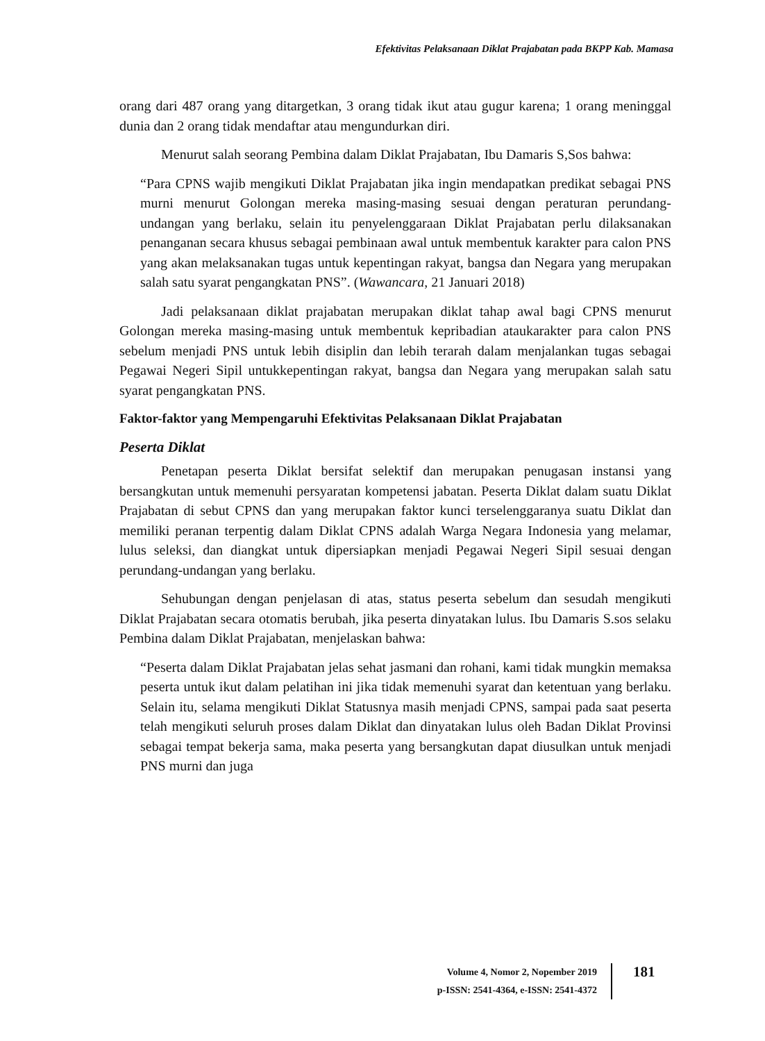Efektivitas Pelaksanaan Diklat Prajabatan pada BKPP Kab. Mamasa
orang dari 487 orang yang ditargetkan, 3 orang tidak ikut atau gugur karena; 1 orang meninggal dunia dan 2 orang tidak mendaftar atau mengundurkan diri.
Menurut salah seorang Pembina dalam Diklat Prajabatan, Ibu Damaris S,Sos bahwa:
“Para CPNS wajib mengikuti Diklat Prajabatan jika ingin mendapatkan predikat sebagai PNS murni menurut Golongan mereka masing-masing sesuai dengan peraturan perundang-undangan yang berlaku, selain itu penyelenggaraan Diklat Prajabatan perlu dilaksanakan penanganan secara khusus sebagai pembinaan awal untuk membentuk karakter para calon PNS yang akan melaksanakan tugas untuk kepentingan rakyat, bangsa dan Negara yang merupakan salah satu syarat pengangkatan PNS”. (Wawancara, 21 Januari 2018)
Jadi pelaksanaan diklat prajabatan merupakan diklat tahap awal bagi CPNS menurut Golongan mereka masing-masing untuk membentuk kepribadian ataukarakter para calon PNS sebelum menjadi PNS untuk lebih disiplin dan lebih terarah dalam menjalankan tugas sebagai Pegawai Negeri Sipil untukkepentingan rakyat, bangsa dan Negara yang merupakan salah satu syarat pengangkatan PNS.
Faktor-faktor yang Mempengaruhi Efektivitas Pelaksanaan Diklat Prajabatan
Peserta Diklat
Penetapan peserta Diklat bersifat selektif dan merupakan penugasan instansi yang bersangkutan untuk memenuhi persyaratan kompetensi jabatan. Peserta Diklat dalam suatu Diklat Prajabatan di sebut CPNS dan yang merupakan faktor kunci terselenggaranya suatu Diklat dan memiliki peranan terpentig dalam Diklat CPNS adalah Warga Negara Indonesia yang melamar, lulus seleksi, dan diangkat untuk dipersiapkan menjadi Pegawai Negeri Sipil sesuai dengan perundang-undangan yang berlaku.
Sehubungan dengan penjelasan di atas, status peserta sebelum dan sesudah mengikuti Diklat Prajabatan secara otomatis berubah, jika peserta dinyatakan lulus. Ibu Damaris S.sos selaku Pembina dalam Diklat Prajabatan, menjelaskan bahwa:
“Peserta dalam Diklat Prajabatan jelas sehat jasmani dan rohani, kami tidak mungkin memaksa peserta untuk ikut dalam pelatihan ini jika tidak memenuhi syarat dan ketentuan yang berlaku. Selain itu, selama mengikuti Diklat Statusnya masih menjadi CPNS, sampai pada saat peserta telah mengikuti seluruh proses dalam Diklat dan dinyatakan lulus oleh Badan Diklat Provinsi sebagai tempat bekerja sama, maka peserta yang bersangkutan dapat diusulkan untuk menjadi PNS murni dan juga
Volume 4, Nomor 2, Nopember 2019
p-ISSN: 2541-4364, e-ISSN: 2541-4372
181